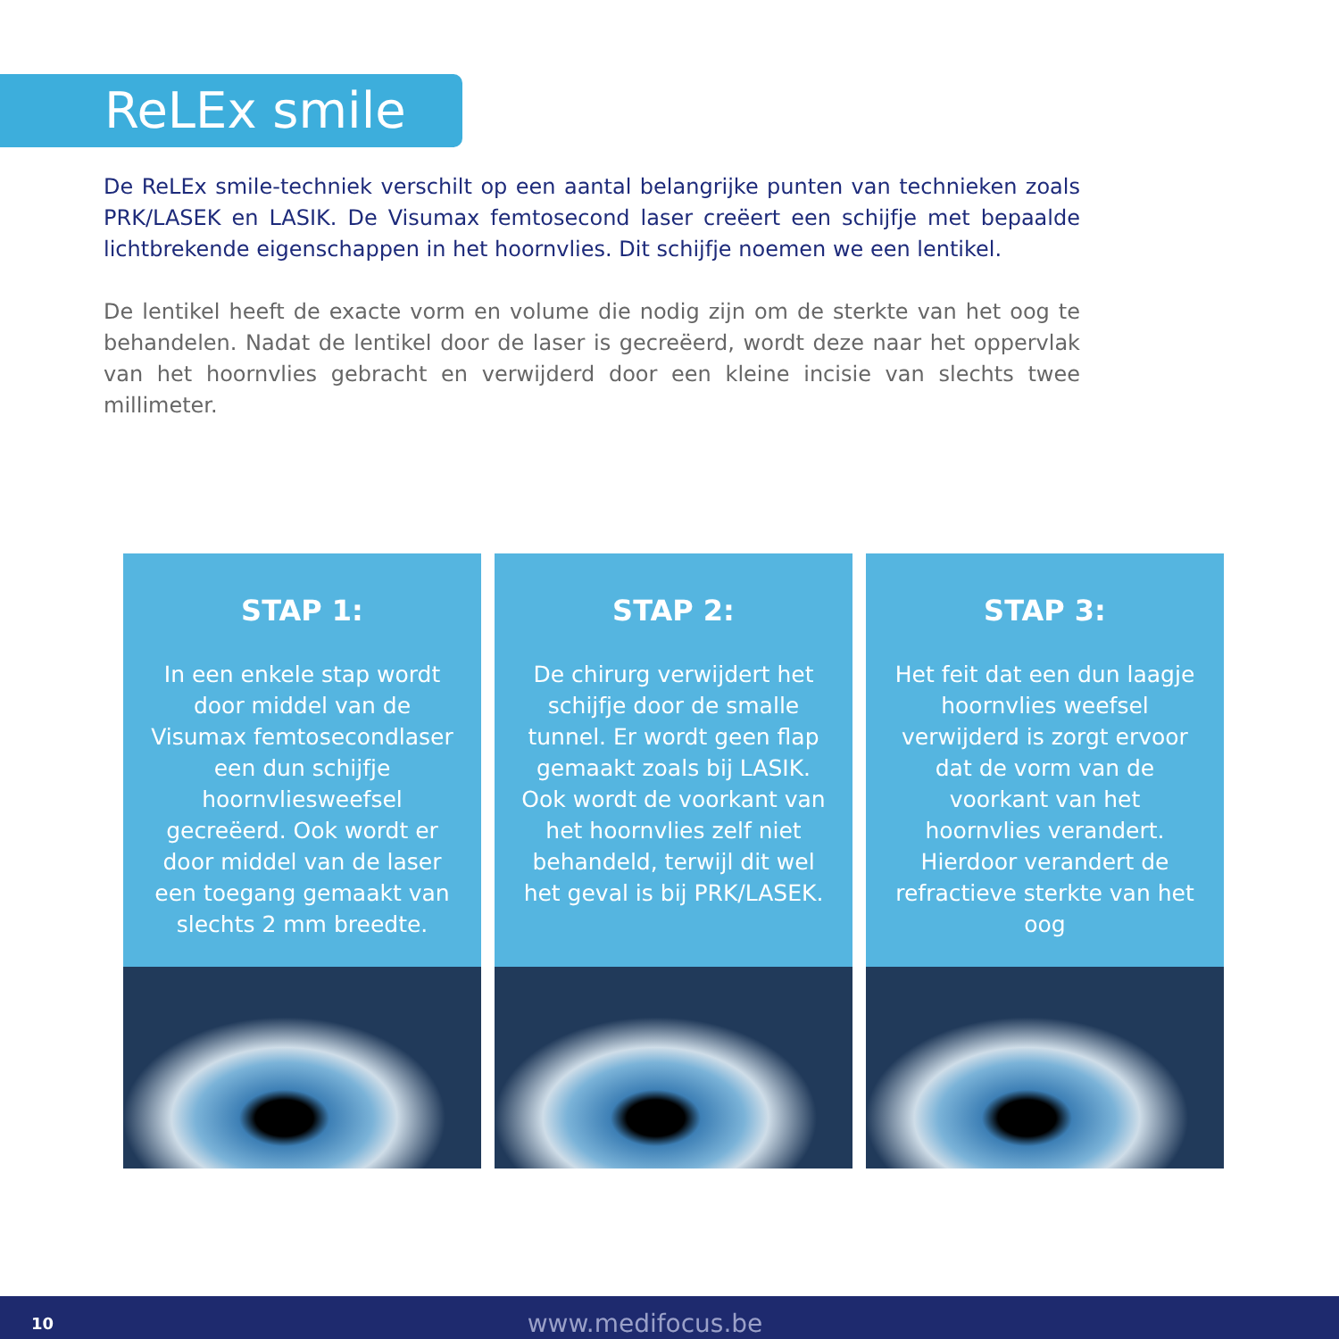ReLEx smile
De ReLEx smile-techniek verschilt op een aantal belangrijke punten van technieken zoals PRK/LASEK en LASIK. De Visumax femtosecond laser creëert een schijfje met bepaalde lichtbrekende eigenschappen in het hoornvlies. Dit schijfje noemen we een lentikel.
De lentikel heeft de exacte vorm en volume die nodig zijn om de sterkte van het oog te behandelen. Nadat de lentikel door de laser is gecreëerd, wordt deze naar het oppervlak van het hoornvlies gebracht en verwijderd door een kleine incisie van slechts twee millimeter.
STAP 1:
In een enkele stap wordt door middel van de Visumax femtosecondlaser een dun schijfje hoornvliesweefsel gecreëerd. Ook wordt er door middel van de laser een toegang gemaakt van slechts 2 mm breedte.
STAP 2:
De chirurg verwijdert het schijfje door de smalle tunnel. Er wordt geen flap gemaakt zoals bij LASIK. Ook wordt de voorkant van het hoornvlies zelf niet behandeld, terwijl dit wel het geval is bij PRK/LASEK.
STAP 3:
Het feit dat een dun laagje hoornvlies weefsel verwijderd is zorgt ervoor dat de vorm van de voorkant van het hoornvlies verandert. Hierdoor verandert de refractieve sterkte van het oog
10 www.medifocus.be